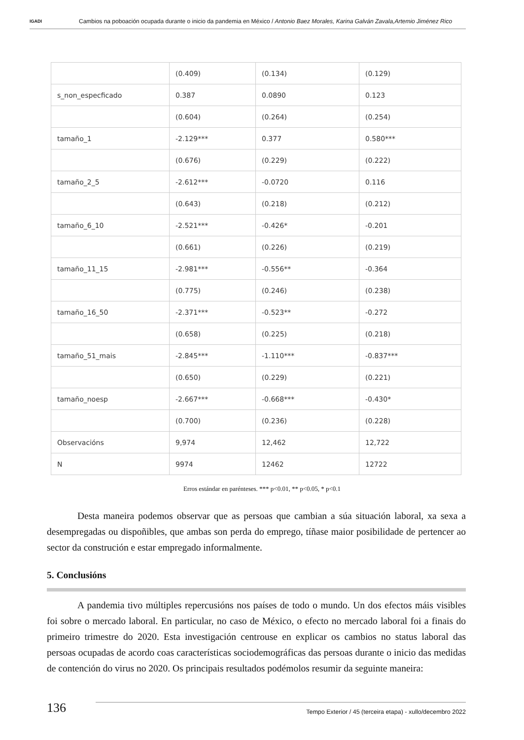IGADI
Cambios na poboación ocupada durante o inicio da pandemia en México / Antonio Baez Morales, Karina Galván Zavala,Artemio Jiménez Rico
| | (0.409) | (0.134) | (0.129) |
| s_non_especficado | 0.387 | 0.0890 | 0.123 |
| | (0.604) | (0.264) | (0.254) |
| tamaño_1 | -2.129*** | 0.377 | 0.580*** |
| | (0.676) | (0.229) | (0.222) |
| tamaño_2_5 | -2.612*** | -0.0720 | 0.116 |
| | (0.643) | (0.218) | (0.212) |
| tamaño_6_10 | -2.521*** | -0.426* | -0.201 |
| | (0.661) | (0.226) | (0.219) |
| tamaño_11_15 | -2.981*** | -0.556** | -0.364 |
| | (0.775) | (0.246) | (0.238) |
| tamaño_16_50 | -2.371*** | -0.523** | -0.272 |
| | (0.658) | (0.225) | (0.218) |
| tamaño_51_mais | -2.845*** | -1.110*** | -0.837*** |
| | (0.650) | (0.229) | (0.221) |
| tamaño_noesp | -2.667*** | -0.668*** | -0.430* |
| | (0.700) | (0.236) | (0.228) |
| Observacións | 9,974 | 12,462 | 12,722 |
| N | 9974 | 12462 | 12722 |
Erros estándar en parénteses. *** p<0.01, ** p<0.05, * p<0.1
Desta maneira podemos observar que as persoas que cambian a súa situación laboral, xa sexa a desempregadas ou dispoñibles, que ambas son perda do emprego, tíñase maior posibilidade de pertencer ao sector da construción e estar empregado informalmente.
5. Conclusións
A pandemia tivo múltiples repercusións nos países de todo o mundo. Un dos efectos máis visibles foi sobre o mercado laboral. En particular, no caso de México, o efecto no mercado laboral foi a finais do primeiro trimestre do 2020. Esta investigación centrouse en explicar os cambios no status laboral das persoas ocupadas de acordo coas características sociodemográficas das persoas durante o inicio das medidas de contención do virus no 2020. Os principais resultados podémolos resumir da seguinte maneira:
136
Tempo Exterior / 45 (terceira etapa) - xullo/decembro 2022